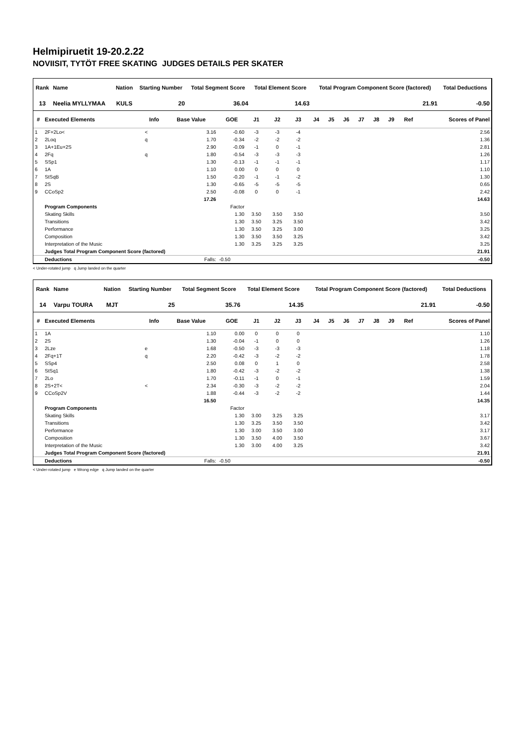Helmipiruetit 19-20.2.22
NOVIISIT, TYTÖT FREE SKATING JUDGES DETAILS PER SKATER
| Rank | Name | Nation | Starting Number | Total Segment Score | Total Element Score | Total Program Component Score (factored) | Total Deductions |
| --- | --- | --- | --- | --- | --- | --- | --- |
| 13 | Neelia MYLLYMAA | KULS | 20 | 36.04 | 14.63 | 21.91 | -0.50 |
| # | Executed Elements | Info | Base Value | GOE | J1 | J2 | J3 | J4 | J5 | J6 | J7 | J8 | J9 | Ref | Scores of Panel |
| --- | --- | --- | --- | --- | --- | --- | --- | --- | --- | --- | --- | --- | --- | --- | --- |
| 1 | 2F+2Lo< | < | 3.16 | -0.60 | -3 | -3 | -4 | | | | | | | | 2.56 |
| 2 | 2Loq | q | 1.70 | -0.34 | -2 | -2 | -2 | | | | | | | | 1.36 |
| 3 | 1A+1Eu+2S | | 2.90 | -0.09 | -1 | 0 | -1 | | | | | | | | 2.81 |
| 4 | 2Fq | q | 1.80 | -0.54 | -3 | -3 | -3 | | | | | | | | 1.26 |
| 5 | SSp1 | | 1.30 | -0.13 | -1 | -1 | -1 | | | | | | | | 1.17 |
| 6 | 1A | | 1.10 | 0.00 | 0 | 0 | 0 | | | | | | | | 1.10 |
| 7 | StSqB | | 1.50 | -0.20 | -1 | -1 | -2 | | | | | | | | 1.30 |
| 8 | 2S | | 1.30 | -0.65 | -5 | -5 | -5 | | | | | | | | 0.65 |
| 9 | CCoSp2 | | 2.50 | -0.08 | 0 | 0 | -1 | | | | | | | | 2.42 |
| | | | 17.26 | | | | | | | | | | | | 14.63 |
| | Program Components | | | Factor | | | | | | | | | | | |
| | Skating Skills | | | 1.30 | 3.50 | 3.50 | 3.50 | | | | | | | | 3.50 |
| | Transitions | | | 1.30 | 3.50 | 3.25 | 3.50 | | | | | | | | 3.42 |
| | Performance | | | 1.30 | 3.50 | 3.25 | 3.00 | | | | | | | | 3.25 |
| | Composition | | | 1.30 | 3.50 | 3.50 | 3.25 | | | | | | | | 3.42 |
| | Interpretation of the Music | | | 1.30 | 3.25 | 3.25 | 3.25 | | | | | | | | 3.25 |
| | Judges Total Program Component Score (factored) | | | | | | | | | | | | | | 21.91 |
| | Deductions | | Falls: | -0.50 | | | | | | | | | | | -0.50 |
< Under-rotated jump q Jump landed on the quarter
| Rank | Name | Nation | Starting Number | Total Segment Score | Total Element Score | Total Program Component Score (factored) | Total Deductions |
| --- | --- | --- | --- | --- | --- | --- | --- |
| 14 | Varpu TOURA | MJT | 25 | 35.76 | 14.35 | 21.91 | -0.50 |
| # | Executed Elements | Info | Base Value | GOE | J1 | J2 | J3 | J4 | J5 | J6 | J7 | J8 | J9 | Ref | Scores of Panel |
| --- | --- | --- | --- | --- | --- | --- | --- | --- | --- | --- | --- | --- | --- | --- | --- |
| 1 | 1A | | 1.10 | 0.00 | 0 | 0 | 0 | | | | | | | | 1.10 |
| 2 | 2S | | 1.30 | -0.04 | -1 | 0 | 0 | | | | | | | | 1.26 |
| 3 | 2Lze | e | 1.68 | -0.50 | -3 | -3 | -3 | | | | | | | | 1.18 |
| 4 | 2Fq+1T | q | 2.20 | -0.42 | -3 | -2 | -2 | | | | | | | | 1.78 |
| 5 | SSp4 | | 2.50 | 0.08 | 0 | 1 | 0 | | | | | | | | 2.58 |
| 6 | StSq1 | | 1.80 | -0.42 | -3 | -2 | -2 | | | | | | | | 1.38 |
| 7 | 2Lo | | 1.70 | -0.11 | -1 | 0 | -1 | | | | | | | | 1.59 |
| 8 | 2S+2T< | < | 2.34 | -0.30 | -3 | -2 | -2 | | | | | | | | 2.04 |
| 9 | CCoSp2V | | 1.88 | -0.44 | -3 | -2 | -2 | | | | | | | | 1.44 |
| | | | 16.50 | | | | | | | | | | | | 14.35 |
| | Program Components | | | Factor | | | | | | | | | | | |
| | Skating Skills | | | 1.30 | 3.00 | 3.25 | 3.25 | | | | | | | | 3.17 |
| | Transitions | | | 1.30 | 3.25 | 3.50 | 3.50 | | | | | | | | 3.42 |
| | Performance | | | 1.30 | 3.00 | 3.50 | 3.00 | | | | | | | | 3.17 |
| | Composition | | | 1.30 | 3.50 | 4.00 | 3.50 | | | | | | | | 3.67 |
| | Interpretation of the Music | | | 1.30 | 3.00 | 4.00 | 3.25 | | | | | | | | 3.42 |
| | Judges Total Program Component Score (factored) | | | | | | | | | | | | | | 21.91 |
| | Deductions | | Falls: | -0.50 | | | | | | | | | | | -0.50 |
< Under-rotated jump e Wrong edge q Jump landed on the quarter